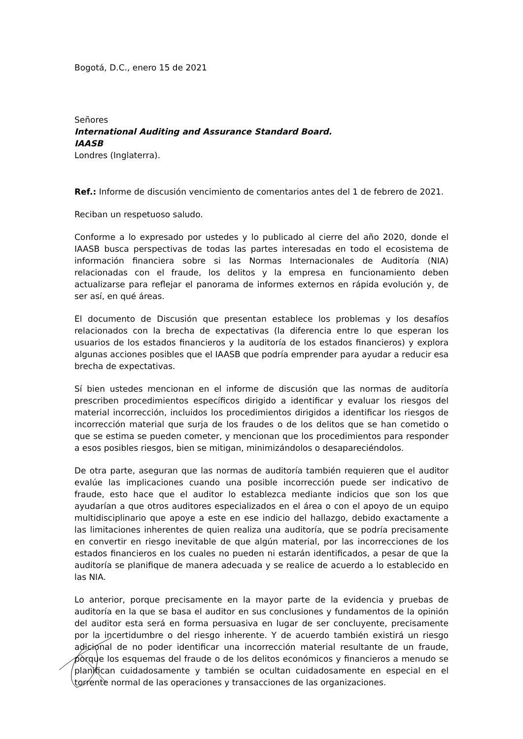Bogotá, D.C., enero 15 de 2021
Señores
International Auditing and Assurance Standard Board.
IAASB
Londres (Inglaterra).
Ref.: Informe de discusión vencimiento de comentarios antes del 1 de febrero de 2021.
Reciban un respetuoso saludo.
Conforme a lo expresado por ustedes y lo publicado al cierre del año 2020, donde el IAASB busca perspectivas de todas las partes interesadas en todo el ecosistema de información financiera sobre si las Normas Internacionales de Auditoría (NIA) relacionadas con el fraude, los delitos y la empresa en funcionamiento deben actualizarse para reflejar el panorama de informes externos en rápida evolución y, de ser así, en qué áreas.
El documento de Discusión que presentan establece los problemas y los desafíos relacionados con la brecha de expectativas (la diferencia entre lo que esperan los usuarios de los estados financieros y la auditoría de los estados financieros) y explora algunas acciones posibles que el IAASB que podría emprender para ayudar a reducir esa brecha de expectativas.
Sí bien ustedes mencionan en el informe de discusión que las normas de auditoría prescriben procedimientos específicos dirigido a identificar y evaluar los riesgos del material incorrección, incluidos los procedimientos dirigidos a identificar los riesgos de incorrección material que surja de los fraudes o de los delitos que se han cometido o que se estima se pueden cometer, y mencionan que los procedimientos para responder a esos posibles riesgos, bien se mitigan, minimizándolos o desapareciéndolos.
De otra parte, aseguran que las normas de auditoría también requieren que el auditor evalúe las implicaciones cuando una posible incorrección puede ser indicativo de fraude, esto hace que el auditor lo establezca mediante indicios que son los que ayudarían a que otros auditores especializados en el área o con el apoyo de un equipo multidisciplinario que apoye a este en ese indicio del hallazgo, debido exactamente a las limitaciones inherentes de quien realiza una auditoría, que se podría precisamente en convertir en riesgo inevitable de que algún material, por las incorrecciones de los estados financieros en los cuales no pueden ni estarán identificados, a pesar de que la auditoría se planifique de manera adecuada y se realice de acuerdo a lo establecido en las NIA.
Lo anterior, porque precisamente en la mayor parte de la evidencia y pruebas de auditoría en la que se basa el auditor en sus conclusiones y fundamentos de la opinión del auditor esta será en forma persuasiva en lugar de ser concluyente, precisamente por la incertidumbre o del riesgo inherente. Y de acuerdo también existirá un riesgo adicional de no poder identificar una incorrección material resultante de un fraude, porque los esquemas del fraude o de los delitos económicos y financieros a menudo se planifican cuidadosamente y también se ocultan cuidadosamente en especial en el torrente normal de las operaciones y transacciones de las organizaciones.